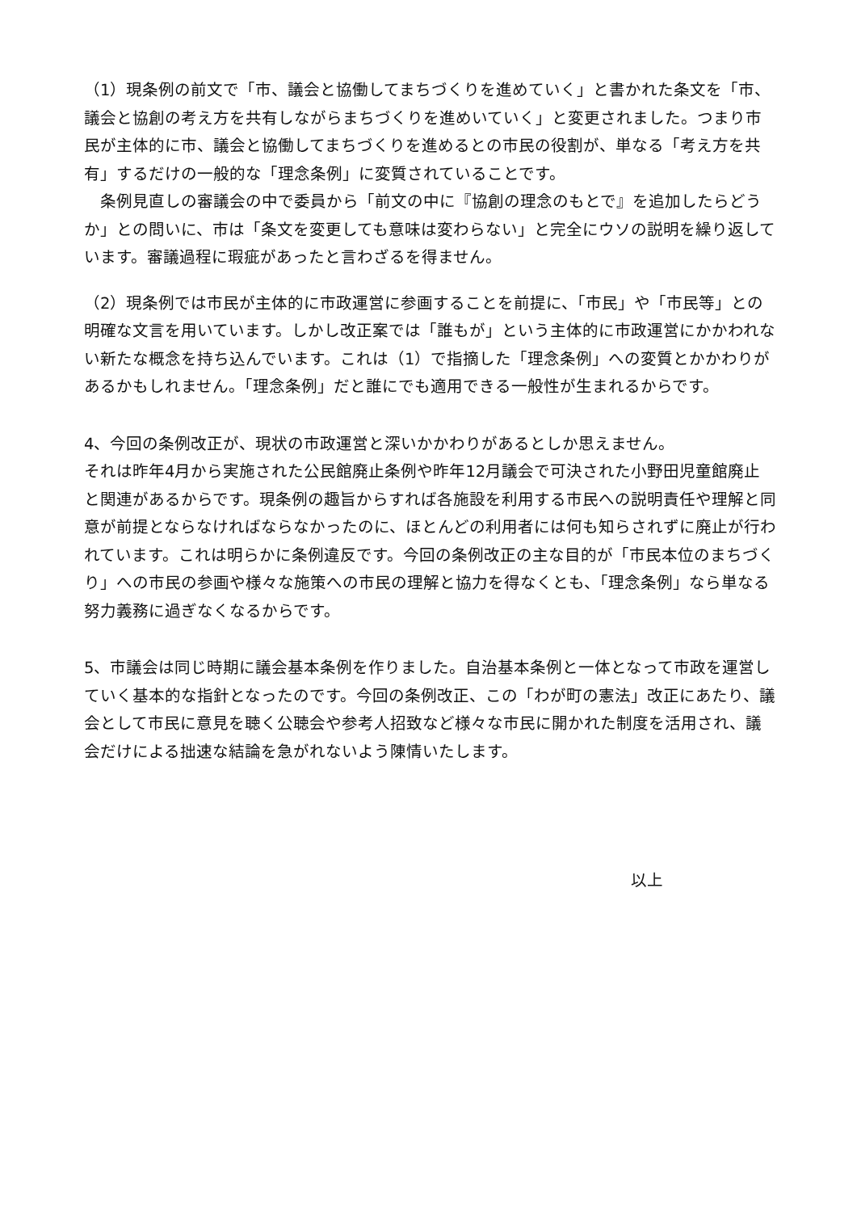（1）現条例の前文で「市、議会と協働してまちづくりを進めていく」と書かれた条文を「市、議会と協創の考え方を共有しながらまちづくりを進めいていく」と変更されました。つまり市民が主体的に市、議会と協働してまちづくりを進めるとの市民の役割が、単なる「考え方を共有」するだけの一般的な「理念条例」に変質されていることです。
　条例見直しの審議会の中で委員から「前文の中に『協創の理念のもとで』を追加したらどうか」との問いに、市は「条文を変更しても意味は変わらない」と完全にウソの説明を繰り返しています。審議過程に瑕疵があったと言わざるを得ません。
（2）現条例では市民が主体的に市政運営に参画することを前提に、「市民」や「市民等」との明確な文言を用いています。しかし改正案では「誰もが」という主体的に市政運営にかかわれない新たな概念を持ち込んでいます。これは（1）で指摘した「理念条例」への変質とかかわりがあるかもしれません。「理念条例」だと誰にでも適用できる一般性が生まれるからです。
4、今回の条例改正が、現状の市政運営と深いかかわりがあるとしか思えません。
それは昨年4月から実施された公民館廃止条例や昨年12月議会で可決された小野田児童館廃止と関連があるからです。現条例の趣旨からすれば各施設を利用する市民への説明責任や理解と同意が前提とならなければならなかったのに、ほとんどの利用者には何も知らされずに廃止が行われています。これは明らかに条例違反です。今回の条例改正の主な目的が「市民本位のまちづくり」への市民の参画や様々な施策への市民の理解と協力を得なくとも、「理念条例」なら単なる努力義務に過ぎなくなるからです。
5、市議会は同じ時期に議会基本条例を作りました。自治基本条例と一体となって市政を運営していく基本的な指針となったのです。今回の条例改正、この「わが町の憲法」改正にあたり、議会として市民に意見を聴く公聴会や参考人招致など様々な市民に開かれた制度を活用され、議会だけによる拙速な結論を急がれないよう陳情いたします。
以上